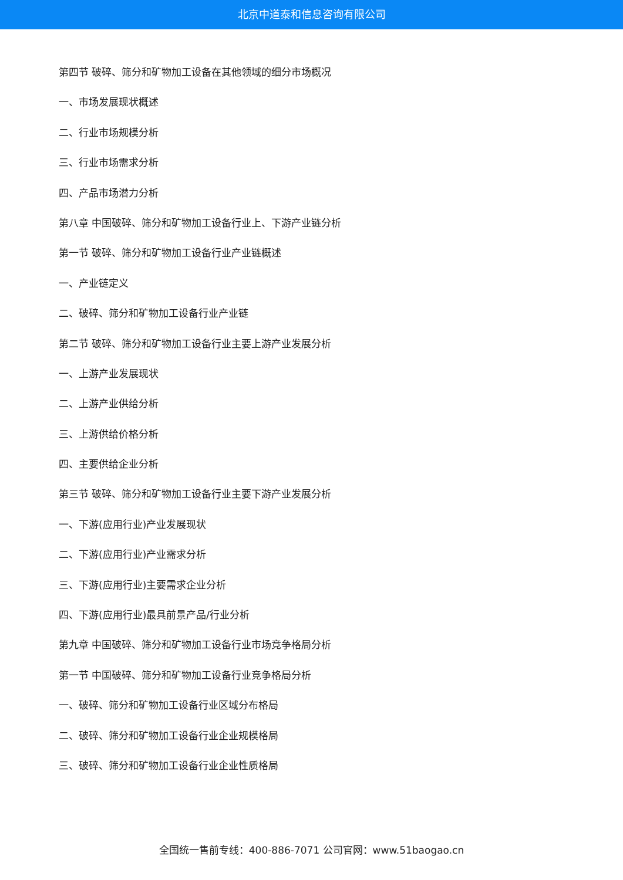北京中道泰和信息咨询有限公司
第四节 破碎、筛分和矿物加工设备在其他领域的细分市场概况
一、市场发展现状概述
二、行业市场规模分析
三、行业市场需求分析
四、产品市场潜力分析
第八章 中国破碎、筛分和矿物加工设备行业上、下游产业链分析
第一节 破碎、筛分和矿物加工设备行业产业链概述
一、产业链定义
二、破碎、筛分和矿物加工设备行业产业链
第二节 破碎、筛分和矿物加工设备行业主要上游产业发展分析
一、上游产业发展现状
二、上游产业供给分析
三、上游供给价格分析
四、主要供给企业分析
第三节 破碎、筛分和矿物加工设备行业主要下游产业发展分析
一、下游(应用行业)产业发展现状
二、下游(应用行业)产业需求分析
三、下游(应用行业)主要需求企业分析
四、下游(应用行业)最具前景产品/行业分析
第九章 中国破碎、筛分和矿物加工设备行业市场竞争格局分析
第一节 中国破碎、筛分和矿物加工设备行业竞争格局分析
一、破碎、筛分和矿物加工设备行业区域分布格局
二、破碎、筛分和矿物加工设备行业企业规模格局
三、破碎、筛分和矿物加工设备行业企业性质格局
全国统一售前专线：400-886-7071 公司官网：www.51baogao.cn